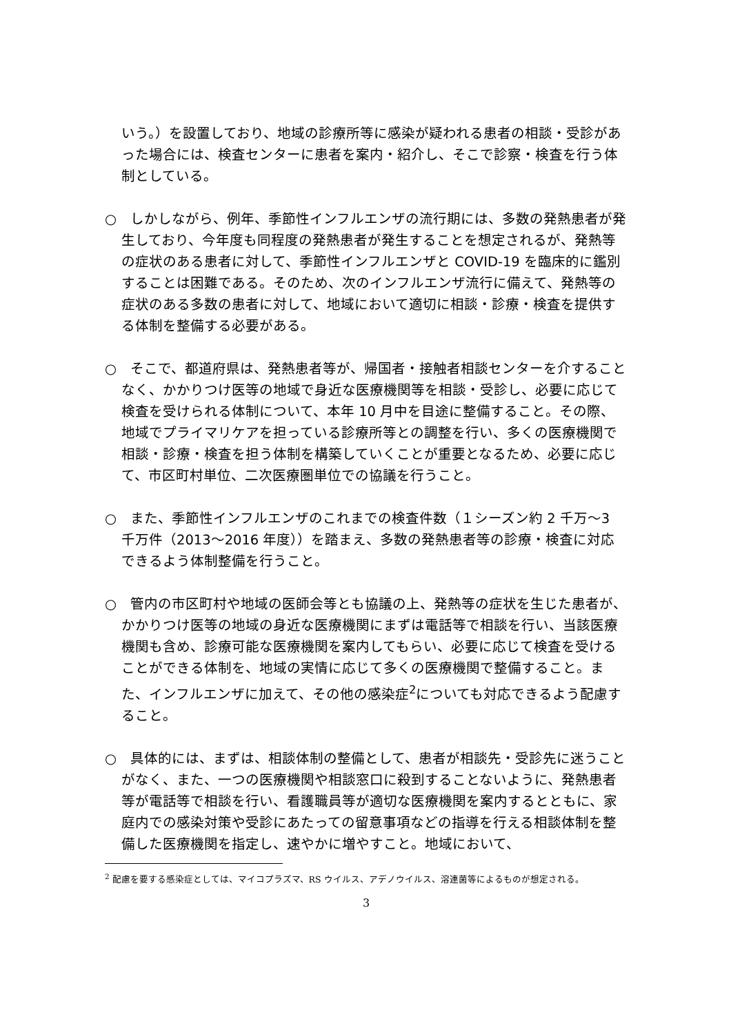いう。）を設置しており、地域の診療所等に感染が疑われる患者の相談・受診があった場合には、検査センターに患者を案内・紹介し、そこで診察・検査を行う体制としている。
○　しかしながら、例年、季節性インフルエンザの流行期には、多数の発熱患者が発生しており、今年度も同程度の発熱患者が発生することを想定されるが、発熱等の症状のある患者に対して、季節性インフルエンザと COVID-19 を臨床的に鑑別することは困難である。そのため、次のインフルエンザ流行に備えて、発熱等の症状のある多数の患者に対して、地域において適切に相談・診療・検査を提供する体制を整備する必要がある。
○　そこで、都道府県は、発熱患者等が、帰国者・接触者相談センターを介することなく、かかりつけ医等の地域で身近な医療機関等を相談・受診し、必要に応じて検査を受けられる体制について、本年 10 月中を目途に整備すること。その際、地域でプライマリケアを担っている診療所等との調整を行い、多くの医療機関で相談・診療・検査を担う体制を構築していくことが重要となるため、必要に応じて、市区町村単位、二次医療圏単位での協議を行うこと。
○　また、季節性インフルエンザのこれまでの検査件数（１シーズン約 2 千万～3 千万件（2013～2016 年度））を踏まえ、多数の発熱患者等の診療・検査に対応できるよう体制整備を行うこと。
○　管内の市区町村や地域の医師会等とも協議の上、発熱等の症状を生じた患者が、かかりつけ医等の地域の身近な医療機関にまずは電話等で相談を行い、当該医療機関も含め、診療可能な医療機関を案内してもらい、必要に応じて検査を受けることができる体制を、地域の実情に応じて多くの医療機関で整備すること。また、インフルエンザに加えて、その他の感染症<sup>2</sup>についても対応できるよう配慮すること。
○　具体的には、まずは、相談体制の整備として、患者が相談先・受診先に迷うことがなく、また、一つの医療機関や相談窓口に殺到することないように、発熱患者等が電話等で相談を行い、看護職員等が適切な医療機関を案内するとともに、家庭内での感染対策や受診にあたっての留意事項などの指導を行える相談体制を整備した医療機関を指定し、速やかに増やすこと。地域において、
<sup>2</sup> 配慮を要する感染症としては、マイコプラズマ、RS ウイルス、アデノウイルス、溶連菌等によるものが想定される。
3